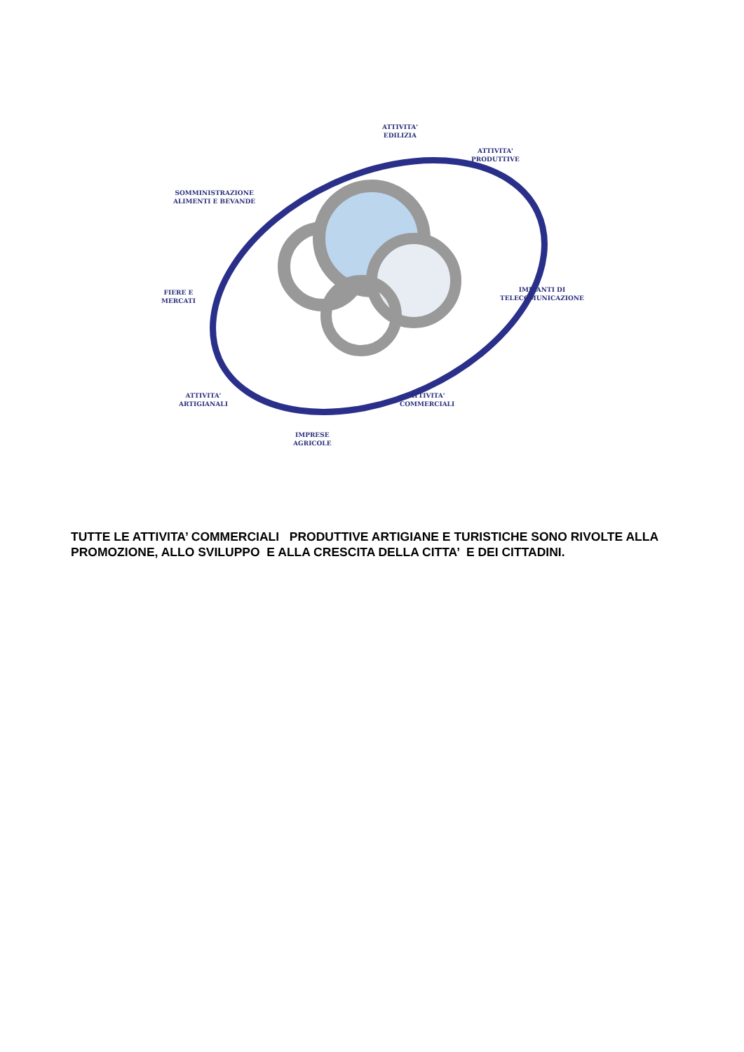ATTIVITA'
EDILIZIA
ATTIVITA'
PRODUTTIVE
SOMMINISTRAZIONE
ALIMENTI E BEVANDE
FIERE E
MERCATI
IMPIANTI DI
TELECOMUNICAZIONE
ATTIVITA'
ARTIGIANALI
ATTIVITA'
COMMERCIALI
IMPRESE
AGRICOLE
TUTTE LE ATTIVITA’ COMMERCIALI PRODUTTIVE ARTIGIANE E TURISTICHE SONO RIVOLTE ALLA PROMOZIONE, ALLO SVILUPPO E ALLA CRESCITA DELLA CITTA’ E DEI CITTADINI.